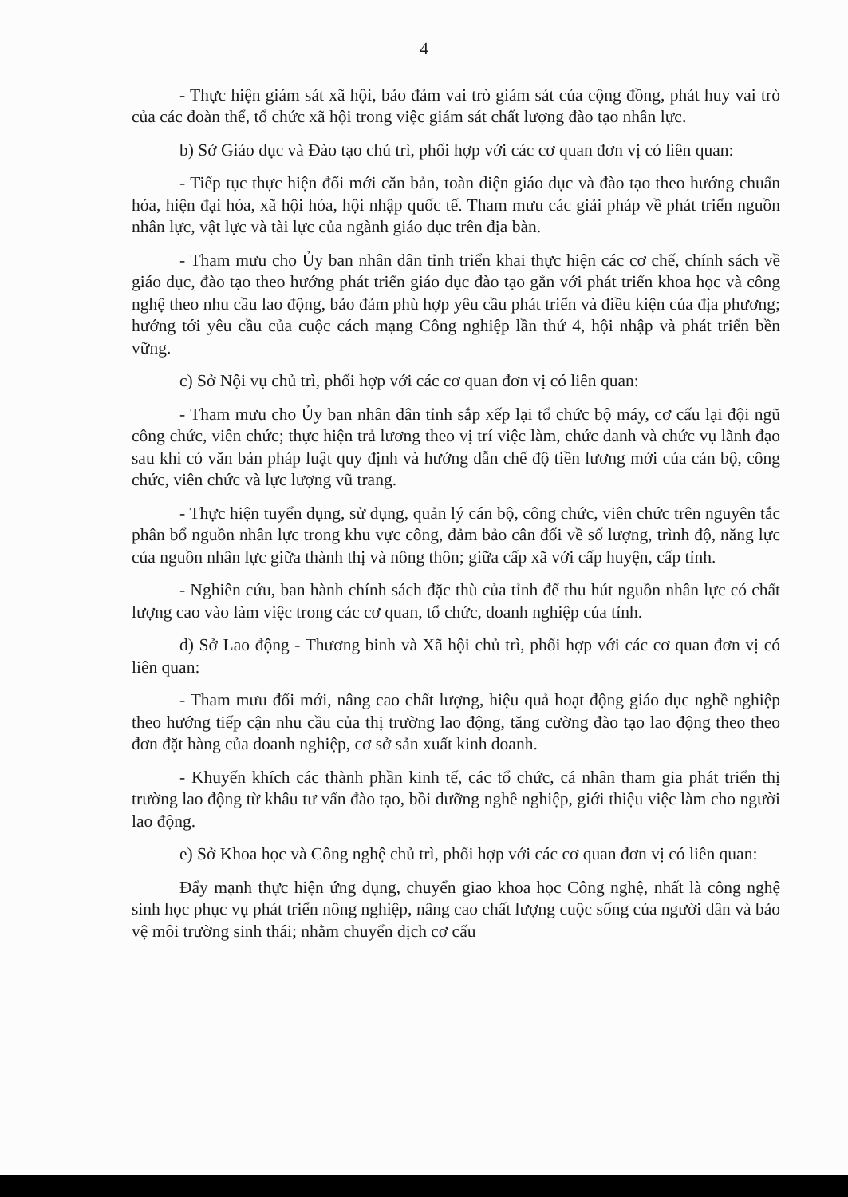4
- Thực hiện giám sát xã hội, bảo đảm vai trò giám sát của cộng đồng, phát huy vai trò của các đoàn thể, tổ chức xã hội trong việc giám sát chất lượng đào tạo nhân lực.
b) Sở Giáo dục và Đào tạo chủ trì, phối hợp với các cơ quan đơn vị có liên quan:
- Tiếp tục thực hiện đổi mới căn bản, toàn diện giáo dục và đào tạo theo hướng chuẩn hóa, hiện đại hóa, xã hội hóa, hội nhập quốc tế. Tham mưu các giải pháp về phát triển nguồn nhân lực, vật lực và tài lực của ngành giáo dục trên địa bàn.
- Tham mưu cho Ủy ban nhân dân tỉnh triển khai thực hiện các cơ chế, chính sách về giáo dục, đào tạo theo hướng phát triển giáo dục đào tạo gắn với phát triển khoa học và công nghệ theo nhu cầu lao động, bảo đảm phù hợp yêu cầu phát triển và điều kiện của địa phương; hướng tới yêu cầu của cuộc cách mạng Công nghiệp lần thứ 4, hội nhập và phát triển bền vững.
c) Sở Nội vụ chủ trì, phối hợp với các cơ quan đơn vị có liên quan:
- Tham mưu cho Ủy ban nhân dân tỉnh sắp xếp lại tổ chức bộ máy, cơ cấu lại đội ngũ công chức, viên chức; thực hiện trả lương theo vị trí việc làm, chức danh và chức vụ lãnh đạo sau khi có văn bản pháp luật quy định và hướng dẫn chế độ tiền lương mới của cán bộ, công chức, viên chức và lực lượng vũ trang.
- Thực hiện tuyển dụng, sử dụng, quản lý cán bộ, công chức, viên chức trên nguyên tắc phân bổ nguồn nhân lực trong khu vực công, đảm bảo cân đối về số lượng, trình độ, năng lực của nguồn nhân lực giữa thành thị và nông thôn; giữa cấp xã với cấp huyện, cấp tỉnh.
- Nghiên cứu, ban hành chính sách đặc thù của tỉnh để thu hút nguồn nhân lực có chất lượng cao vào làm việc trong các cơ quan, tổ chức, doanh nghiệp của tỉnh.
d) Sở Lao động - Thương binh và Xã hội chủ trì, phối hợp với các cơ quan đơn vị có liên quan:
- Tham mưu đổi mới, nâng cao chất lượng, hiệu quả hoạt động giáo dục nghề nghiệp theo hướng tiếp cận nhu cầu của thị trường lao động, tăng cường đào tạo lao động theo theo đơn đặt hàng của doanh nghiệp, cơ sở sản xuất kinh doanh.
- Khuyến khích các thành phần kinh tế, các tổ chức, cá nhân tham gia phát triển thị trường lao động từ khâu tư vấn đào tạo, bồi dưỡng nghề nghiệp, giới thiệu việc làm cho người lao động.
e) Sở Khoa học và Công nghệ chủ trì, phối hợp với các cơ quan đơn vị có liên quan:
Đẩy mạnh thực hiện ứng dụng, chuyển giao khoa học Công nghệ, nhất là công nghệ sinh học phục vụ phát triển nông nghiệp, nâng cao chất lượng cuộc sống của người dân và bảo vệ môi trường sinh thái; nhằm chuyển dịch cơ cấu